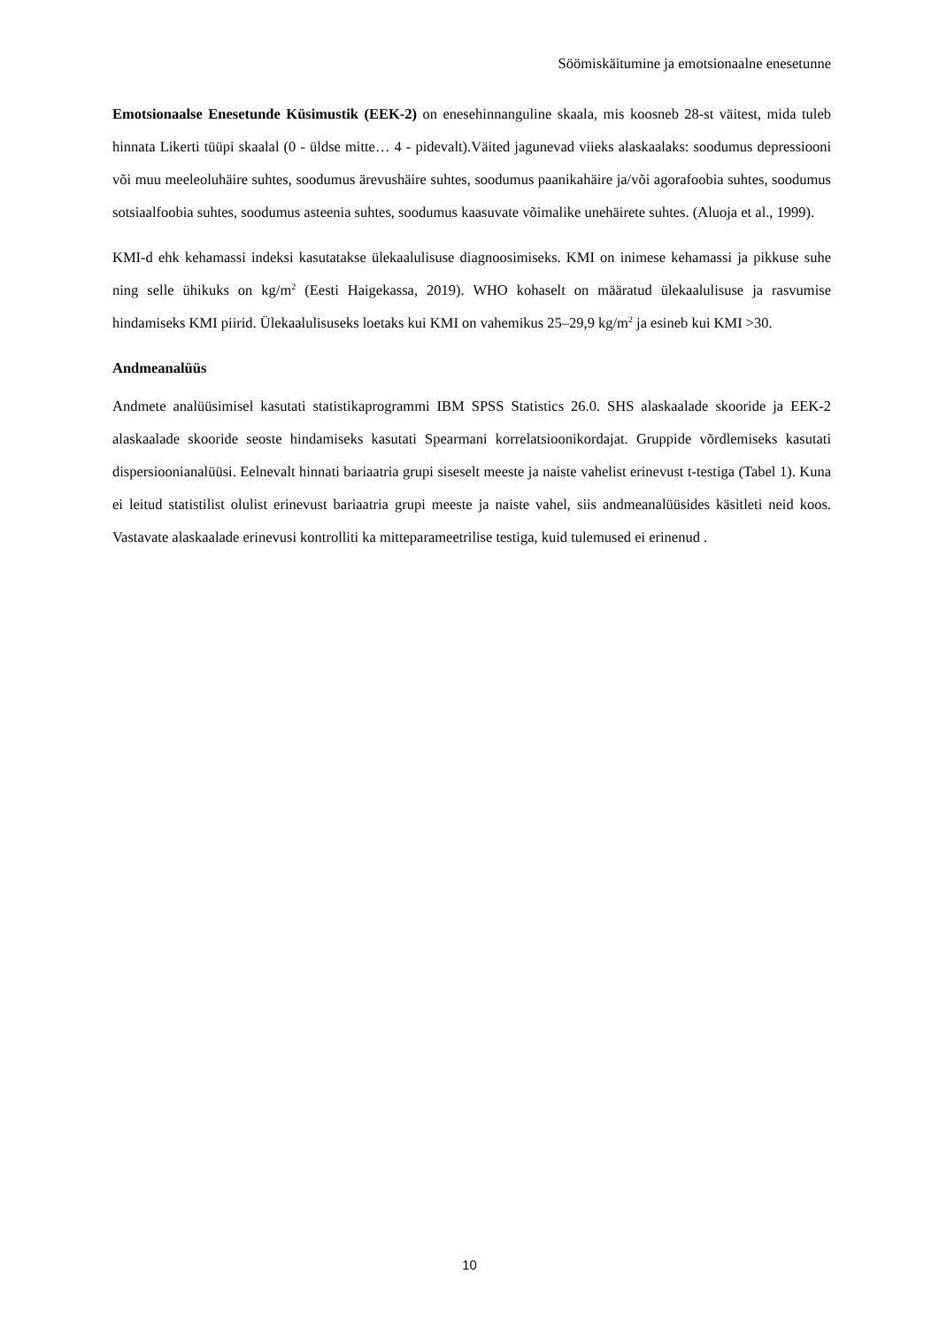Söömiskäitumine ja emotsionaalne enesetunne
Emotsionaalse Enesetunde Küsimustik (EEK-2) on enesehinnanguline skaala, mis koosneb 28-st väitest, mida tuleb hinnata Likerti tüüpi skaalal (0 - üldse mitte… 4 - pidevalt).Väited jagunevad viieks alaskaalaks: soodumus depressiooni või muu meeleoluhäire suhtes, soodumus ärevushäire suhtes, soodumus paanikahäire ja/või agorafoobia suhtes, soodumus sotsiaalfoobia suhtes, soodumus asteenia suhtes, soodumus kaasuvate võimalike unehäirete suhtes. (Aluoja et al., 1999).
KMI-d ehk kehamassi indeksi kasutatakse ülekaalulisuse diagnoosimiseks. KMI on inimese kehamassi ja pikkuse suhe ning selle ühikuks on kg/m<sup>2</sup> (Eesti Haigekassa, 2019). WHO kohaselt on määratud ülekaalulisuse ja rasvumise hindamiseks KMI piirid. Ülekaalulisuseks loetaks kui KMI on vahemikus 25–29,9 kg/m<sup>2</sup> ja esineb kui KMI >30.
Andmeanalüüs
Andmete analüüsimisel kasutati statistikaprogrammi IBM SPSS Statistics 26.0. SHS alaskaalade skooride ja EEK-2 alaskaalade skooride seoste hindamiseks kasutati Spearmani korrelatsioonikordajat. Gruppide võrdlemiseks kasutati dispersioonianalüüsi. Eelnevalt hinnati bariaatria grupi siseselt meeste ja naiste vahelist erinevust t-testiga (Tabel 1). Kuna ei leitud statistilist olulist erinevust bariaatria grupi meeste ja naiste vahel, siis andmeanalüüsides käsitleti neid koos. Vastavate alaskaalade erinevusi kontrolliti ka mitteparameetrilise testiga, kuid tulemused ei erinenud .
10